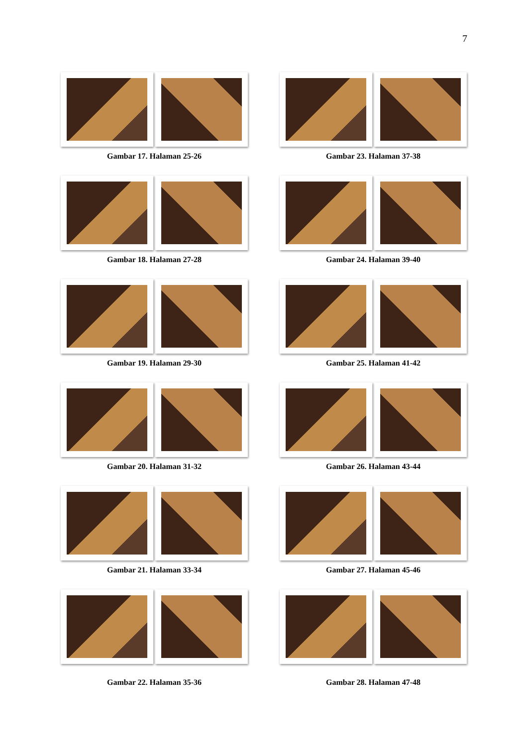7
Gambar 17. Halaman 25-26
Gambar 23. Halaman 37-38
Gambar 18. Halaman 27-28
Gambar 24. Halaman 39-40
Gambar 19. Halaman 29-30
Gambar 25. Halaman 41-42
Gambar 20. Halaman 31-32
Gambar 26. Halaman 43-44
Gambar 21. Halaman 33-34
Gambar 27. Halaman 45-46
Gambar 22. Halaman 35-36
Gambar 28. Halaman 47-48